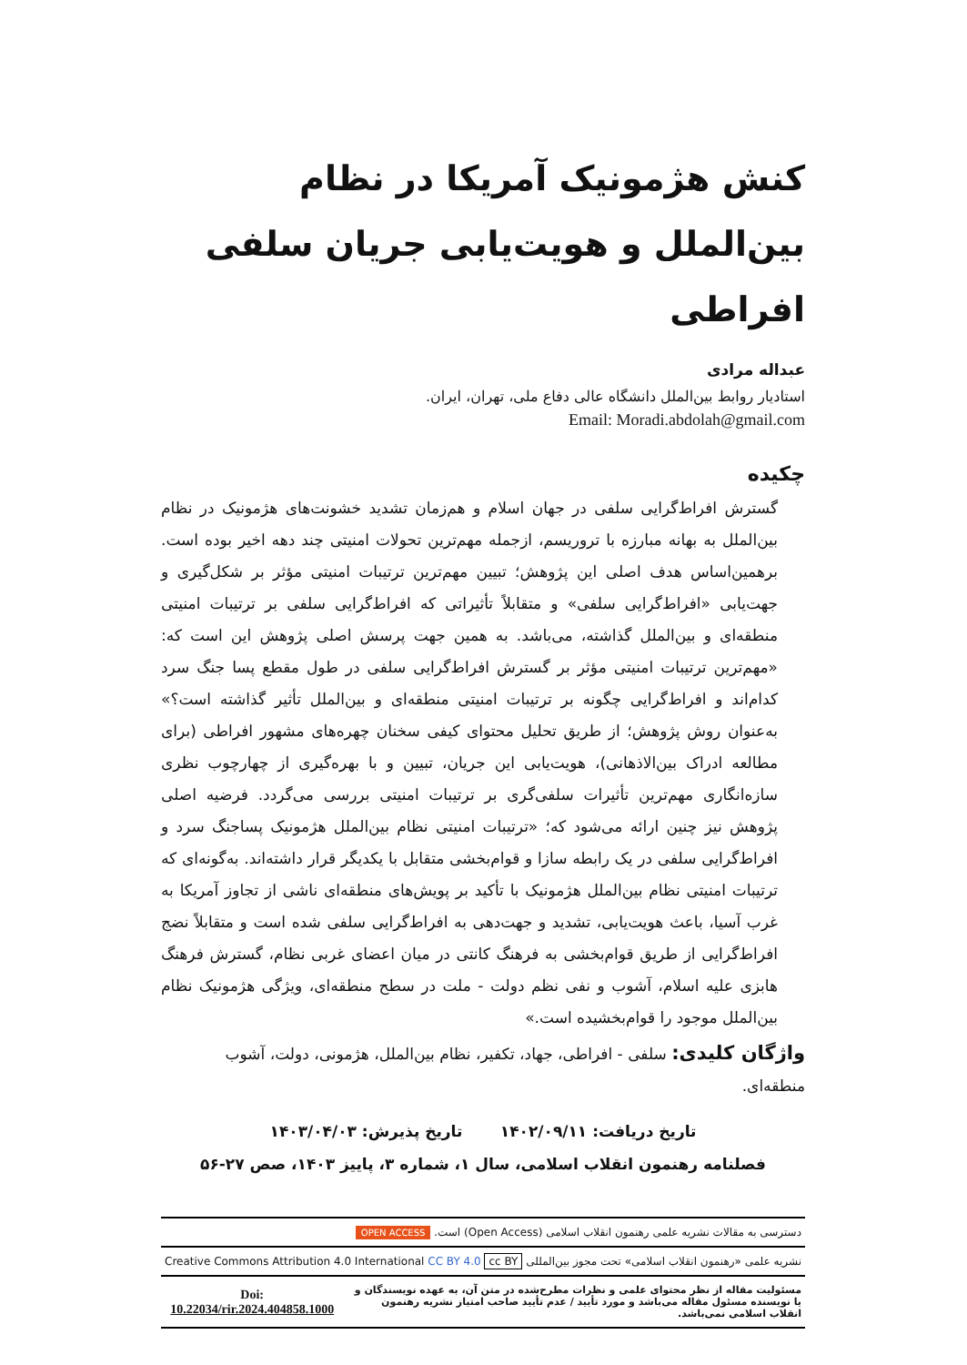کنش هژمونیک آمریکا در نظام بین‌الملل و هویت‌یابی جریان سلفی افراطی
عبداله مرادی
استادیار روابط بین‌الملل دانشگاه عالی دفاع ملی، تهران، ایران.
Email: Moradi.abdolah@gmail.com
چکیده
گسترش افراط‌گرایی سلفی در جهان اسلام و هم‌زمان تشدید خشونت‌های هژمونیک در نظام بین‌الملل به بهانه مبارزه با تروریسم، ازجمله مهم‌ترین تحولات امنیتی چند دهه اخیر بوده است. برهمین‌اساس هدف اصلی این پژوهش؛ تبیین مهم‌ترین ترتیبات امنیتی مؤثر بر شکل‌گیری و جهت‌یابی «افراط‌گرایی سلفی» و متقابلاً تأثیراتی که افراط‌گرایی سلفی بر ترتیبات امنیتی منطقه‌ای و بین‌الملل گذاشته، می‌باشد. به همین جهت پرسش اصلی پژوهش این است که: «مهم‌ترین ترتیبات امنیتی مؤثر بر گسترش افراط‌گرایی سلفی در طول مقطع پسا جنگ سرد کدام‌اند و افراط‌گرایی چگونه بر ترتیبات امنیتی منطقه‌ای و بین‌الملل تأثیر گذاشته است؟» به‌عنوان روش پژوهش؛ از طریق تحلیل محتوای کیفی سخنان چهره‌های مشهور افراطی (برای مطالعه ادراک بین‌الاذهانی)، هویت‌یابی این جریان، تبیین و با بهره‌گیری از چهارچوب نظری سازه‌انگاری مهم‌ترین تأثیرات سلفی‌گری بر ترتیبات امنیتی بررسی می‌گردد. فرضیه اصلی پژوهش نیز چنین ارائه می‌شود که؛ «ترتیبات امنیتی نظام بین‌الملل هژمونیک پساجنگ سرد و افراط‌گرایی سلفی در یک رابطه سازا و قوام‌بخشی متقابل با یکدیگر قرار داشته‌اند. به‌گونه‌ای که ترتیبات امنیتی نظام بین‌الملل هژمونیک با تأکید بر پویش‌های منطقه‌ای ناشی از تجاوز آمریکا به غرب آسیا، باعث هویت‌یابی، تشدید و جهت‌دهی به افراط‌گرایی سلفی شده است و متقابلاً نضج افراط‌گرایی از طریق قوام‌بخشی به فرهنگ کانتی در میان اعضای غربی نظام، گسترش فرهنگ هابزی علیه اسلام، آشوب و نفی نظم دولت - ملت در سطح منطقه‌ای، ویژگی هژمونیک نظام بین‌الملل موجود را قوام‌بخشیده است.»
واژگان کلیدی: سلفی - افراطی، جهاد، تکفیر، نظام بین‌الملل، هژمونی، دولت، آشوب منطقه‌ای.
تاریخ دریافت: ۱۴۰۲/۰۹/۱۱ تاریخ پذیرش: ۱۴۰۳/۰۴/۰۳
فصلنامه رهنمون انقلاب اسلامی، سال ۱، شماره ۳، پاییز ۱۴۰۳، صص ۲۷-۵۶
| دسترسی به مقالات نشریه علمی رهنمون انقلاب اسلامی (Open Access) است. OPEN ACCESS | |
| نشریه علمی «رهنمون انقلاب اسلامی» تحت مجوز بین‌المللی cc BY Creative Commons Attribution 4.0 International CC BY 4.0 | |
| مسئولیت مقاله از نظر محتوای علمی و نظرات مطرح‌شده در متن آن، به عهده نویسندگان و یا نویسنده مسئول مقاله می‌باشد و مورد تأیید / عدم تأیید صاحب امتیاز نشریه رهنمون انقلاب اسلامی نمی‌باشد. | Doi: 10.22034/rir.2024.404858.1000 |